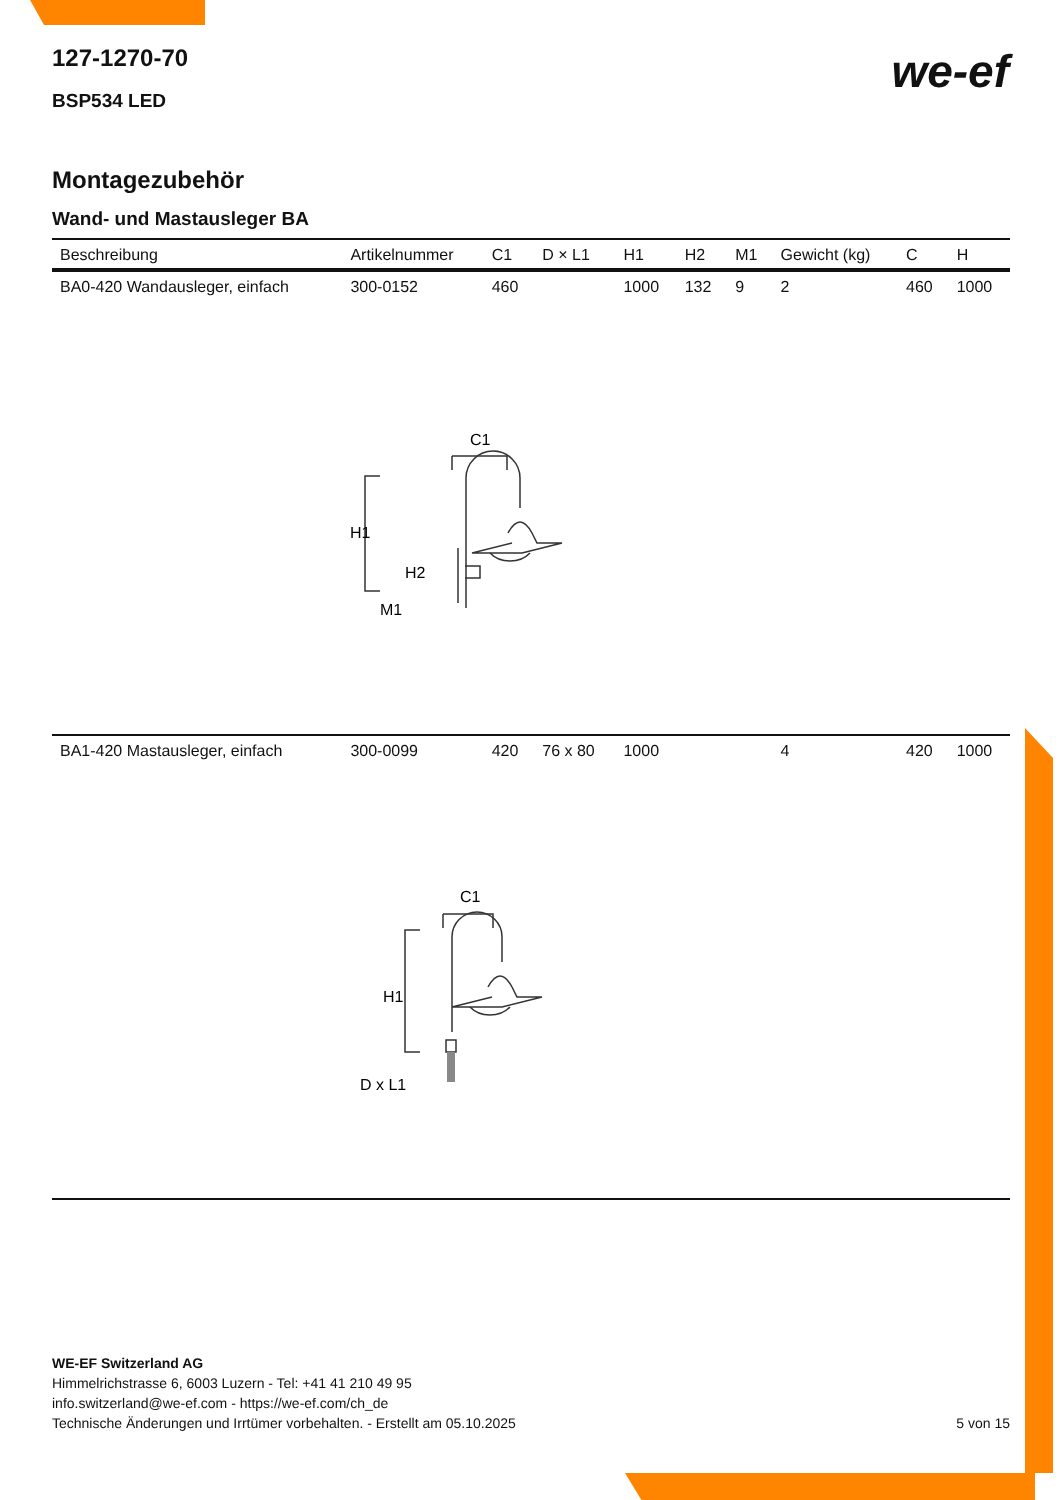127-1270-70
BSP534 LED
we-ef
Montagezubehör
Wand- und Mastausleger BA
| Beschreibung | Artikelnummer | C1 | D × L1 | H1 | H2 | M1 | Gewicht (kg) | C | H |
| --- | --- | --- | --- | --- | --- | --- | --- | --- | --- |
| BA0-420 Wandausleger, einfach | 300-0152 | 460 | | 1000 | 132 | 9 | 2 | 460 | 1000 |
| C1 H1 H2 M1 | | | | | | | | | |
| BA1-420 Mastausleger, einfach | 300-0099 | 420 | 76 x 80 | 1000 | | | 4 | 420 | 1000 |
| C1 H1 D x L1 | | | | | | | | | |
WE-EF Switzerland AG
Himmelrichstrasse 6, 6003 Luzern - Tel: +41 41 210 49 95
info.switzerland@we-ef.com - https://we-ef.com/ch_de
Technische Änderungen und Irrtümer vorbehalten. - Erstellt am 05.10.2025 5 von 15